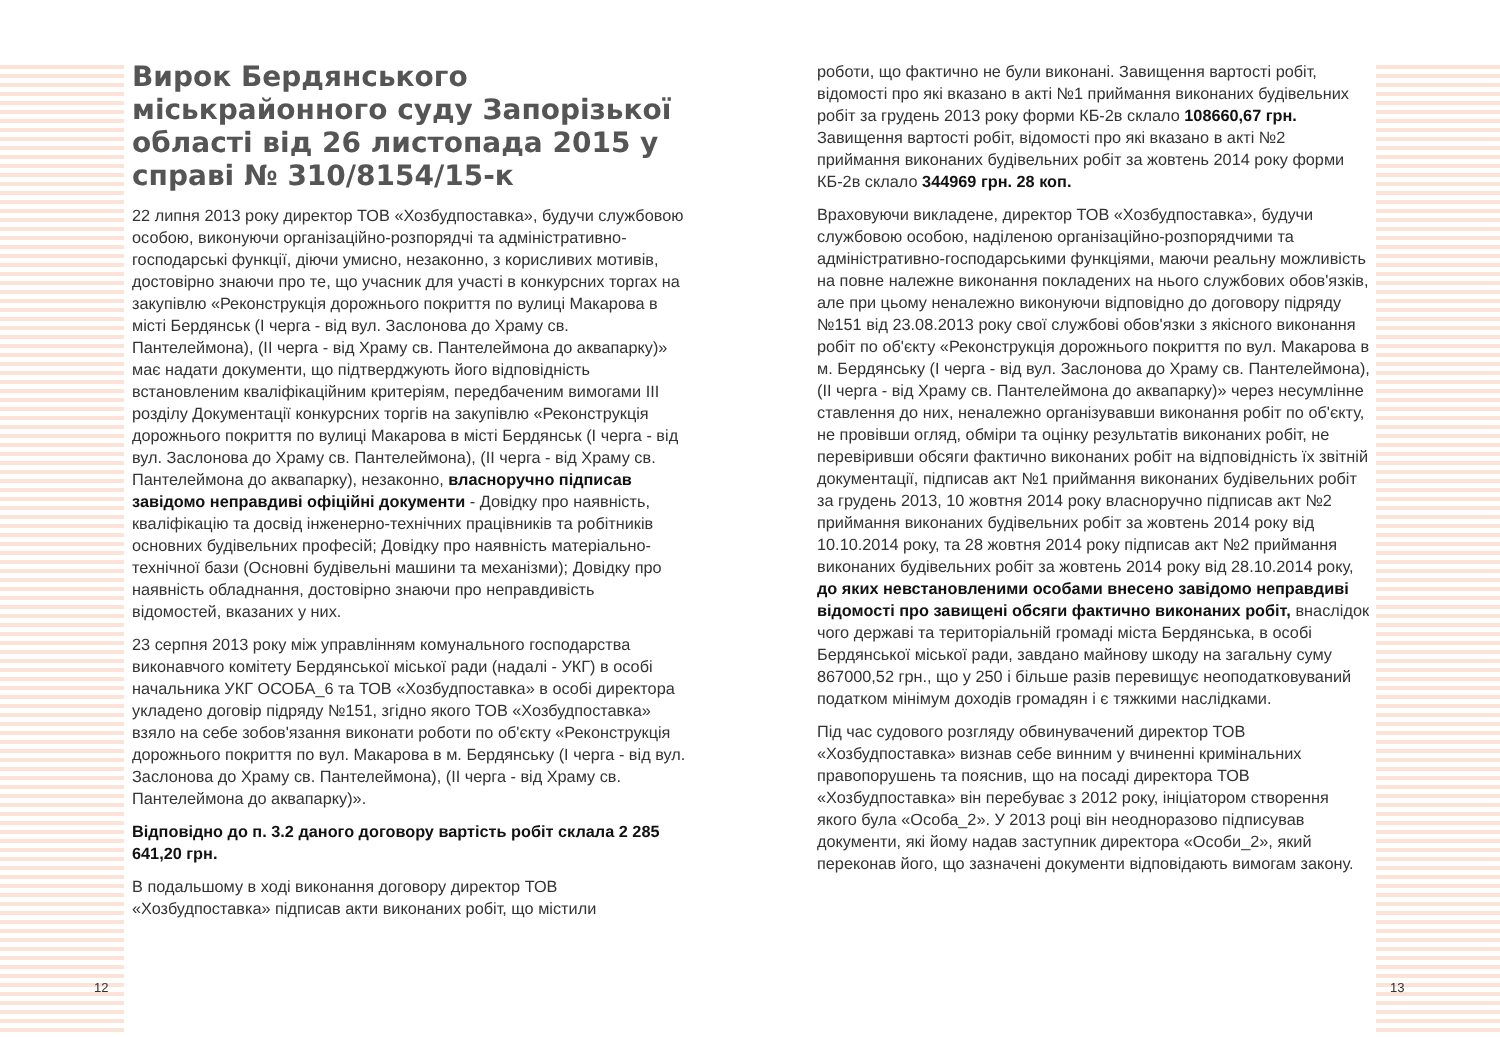Вирок Бердянського міськрайонного суду Запорізької області від 26 листопада 2015 у справі № 310/8154/15-к
22 липня 2013 року директор ТОВ «Хозбудпоставка», будучи службовою особою, виконуючи організаційно-розпорядчі та адміністративно-господарські функції, діючи умисно, незаконно, з корисливих мотивів, достовірно знаючи про те, що учасник для участі в конкурсних торгах на закупівлю «Реконструкція дорожнього покриття по вулиці Макарова в місті Бердянськ (І черга - від вул. Заслонова до Храму св. Пантелеймона), (ІІ черга - від Храму св. Пантелеймона до аквапарку)» має надати документи, що підтверджують його відповідність встановленим кваліфікаційним критеріям, передбаченим вимогами ІІІ розділу Документації конкурсних торгів на закупівлю «Реконструкція дорожнього покриття по вулиці Макарова в місті Бердянськ (І черга - від вул. Заслонова до Храму св. Пантелеймона), (ІІ черга - від Храму св. Пантелеймона до аквапарку), незаконно, власноручно підписав завідомо неправдиві офіційні документи - Довідку про наявність, кваліфікацію та досвід інженерно-технічних працівників та робітників основних будівельних професій; Довідку про наявність матеріально-технічної бази (Основні будівельні машини та механізми); Довідку про наявність обладнання, достовірно знаючи про неправдивість відомостей, вказаних у них.
23 серпня 2013 року між управлінням комунального господарства виконавчого комітету Бердянської міської ради (надалі - УКГ) в особі начальника УКГ ОСОБА_6 та ТОВ «Хозбудпоставка» в особі директора укладено договір підряду №151, згідно якого ТОВ «Хозбудпоставка» взяло на себе зобов'язання виконати роботи по об'єкту «Реконструкція дорожнього покриття по вул. Макарова в м. Бердянську (І черга - від вул. Заслонова до Храму св. Пантелеймона), (ІІ черга - від Храму св. Пантелеймона до аквапарку)».
Відповідно до п. 3.2 даного договору вартість робіт склала 2 285 641,20 грн.
В подальшому в ході виконання договору директор ТОВ «Хозбудпоставка» підписав акти виконаних робіт, що містили
роботи, що фактично не були виконані. Завищення вартості робіт, відомості про які вказано в акті №1 приймання виконаних будівельних робіт за грудень 2013 року форми КБ-2в склало 108660,67 грн. Завищення вартості робіт, відомості про які вказано в акті №2 приймання виконаних будівельних робіт за жовтень 2014 року форми КБ-2в склало 344969 грн. 28 коп.
Враховуючи викладене, директор ТОВ «Хозбудпоставка», будучи службовою особою, наділеною організаційно-розпорядчими та адміністративно-господарськими функціями, маючи реальну можливість на повне належне виконання покладених на нього службових обов'язків, але при цьому неналежно виконуючи відповідно до договору підряду №151 від 23.08.2013 року свої службові обов'язки з якісного виконання робіт по об'єкту «Реконструкція дорожнього покриття по вул. Макарова в м. Бердянську (І черга - від вул. Заслонова до Храму св. Пантелеймона), (ІІ черга - від Храму св. Пантелеймона до аквапарку)» через несумлінне ставлення до них, неналежно організувавши виконання робіт по об'єкту, не провівши огляд, обміри та оцінку результатів виконаних робіт, не перевіривши обсяги фактично виконаних робіт на відповідність їх звітній документації, підписав акт №1 приймання виконаних будівельних робіт за грудень 2013, 10 жовтня 2014 року власноручно підписав акт №2 приймання виконаних будівельних робіт за жовтень 2014 року від 10.10.2014 року, та 28 жовтня 2014 року підписав акт №2 приймання виконаних будівельних робіт за жовтень 2014 року від 28.10.2014 року, до яких невстановленими особами внесено завідомо неправдиві відомості про завищені обсяги фактично виконаних робіт, внаслідок чого державі та територіальній громаді міста Бердянська, в особі Бердянської міської ради, завдано майнову шкоду на загальну суму 867000,52 грн., що у 250 і більше разів перевищує неоподатковуваний податком мінімум доходів громадян і є тяжкими наслідками.
Під час судового розгляду обвинувачений директор ТОВ «Хозбудпоставка» визнав себе винним у вчиненні кримінальних правопорушень та пояснив, що на посаді директора ТОВ «Хозбудпоставка» він перебуває з 2012 року, ініціатором створення якого була «Особа_2». У 2013 році він неодноразово підписував документи, які йому надав заступник директора «Особи_2», який переконав його, що зазначені документи відповідають вимогам закону.
12 13